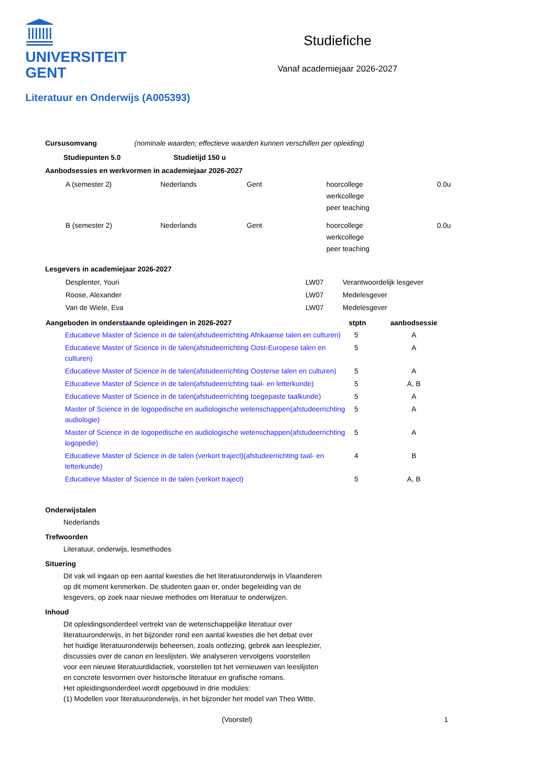UNIVERSITEIT
GENT
Studiefiche
Vanaf academiejaar 2026-2027
Literatuur en Onderwijs (A005393)
Cursusomvang (nominale waarden; effectieve waarden kunnen verschillen per opleiding)
Studiepunten 5.0 Studietijd 150 u
Aanbodsessies en werkvormen in academiejaar 2026-2027
| A (semester 2) | Nederlands | Gent | hoorcollege werkcollege peer teaching | 0.0u |
| B (semester 2) | Nederlands | Gent | hoorcollege werkcollege peer teaching | 0.0u |
Lesgevers in academiejaar 2026-2027
| Desplenter, Youri | LW07 | Verantwoordelijk lesgever |
| Roose, Alexander | LW07 | Medelesgever |
| Van de Wiele, Eva | LW07 | Medelesgever |
| Aangeboden in onderstaande opleidingen in 2026-2027 | stptn | aanbodsessie |
| --- | --- | --- |
| Educatieve Master of Science in de talen(afstudeerrichting Afrikaanse talen en culturen) | 5 | A |
| Educatieve Master of Science in de talen(afstudeerrichting Oost-Europese talen en culturen) | 5 | A |
| Educatieve Master of Science in de talen(afstudeerrichting Oosterse talen en culturen) | 5 | A |
| Educatieve Master of Science in de talen(afstudeerrichting taal- en letterkunde) | 5 | A, B |
| Educatieve Master of Science in de talen(afstudeerrichting toegepaste taalkunde) | 5 | A |
| Master of Science in de logopedische en audiologische wetenschappen(afstudeerrichting audiologie) | 5 | A |
| Master of Science in de logopedische en audiologische wetenschappen(afstudeerrichting logopedie) | 5 | A |
| Educatieve Master of Science in de talen (verkort traject)(afstudeerrichting taal- en letterkunde) | 4 | B |
| Educatieve Master of Science in de talen (verkort traject) | 5 | A, B |
Onderwijstalen
Nederlands
Trefwoorden
Literatuur, onderwijs, lesmethodes
Situering
Dit vak wil ingaan op een aantal kwesties die het literatuuronderwijs in Vlaanderen op dit moment kenmerken. De studenten gaan er, onder begeleiding van de lesgevers, op zoek naar nieuwe methodes om literatuur te onderwijzen.
Inhoud
Dit opleidingsonderdeel vertrekt van de wetenschappelijke literatuur over literatuuronderwijs, in het bijzonder rond een aantal kwesties die het debat over het huidige literatuuronderwijs beheersen, zoals ontlezing, gebrek aan leesplezier, discussies over de canon en leeslijsten. We analyseren vervolgens voorstellen voor een nieuwe literatuurdidactiek, voorstellen tot het vernieuwen van leeslijsten en concrete lesvormen over historische literatuur en grafische romans.
Het opleidingsonderdeel wordt opgebouwd in drie modules:
(1) Modellen voor literatuuronderwijs, in het bijzonder het model van Theo Witte.
(Voorstel) 1